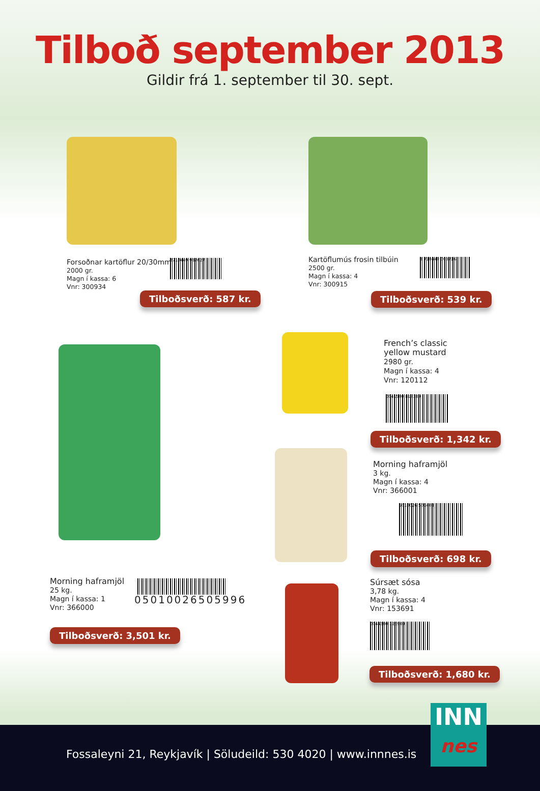Tilboð september 2013
Gildir frá 1. september til 30. sept.
Forsoðnar kartöflur 20/30mm
2000 gr.
Magn í kassa: 6
Vnr: 300934
8710449 987627
Tilboðsverð: 587 kr.
Kartöflumús frosin tilbúin
2500 gr.
Magn í kassa: 4
Vnr: 300915
8 710449 003716
Tilboðsverð: 539 kr.
French’s classic
yellow mustard
2980 gr.
Magn í kassa: 4
Vnr: 120112
0041500 819389
Tilboðsverð: 1,342 kr.
Morning haframjöl
3 kg.
Magn í kassa: 4
Vnr: 366001
5010026 505408
Tilboðsverð: 698 kr.
Morning haframjöl
25 kg.
Magn í kassa: 1
Vnr: 366000
05010026505996
Tilboðsverð: 3,501 kr.
Súrsæt sósa
3,78 kg.
Magn í kassa: 4
Vnr: 153691
0044300 126909
Tilboðsverð: 1,680 kr.
Fossaleyni 21, Reykjavík | Söludeild: 530 4020 | www.innnes.is
INN
nes